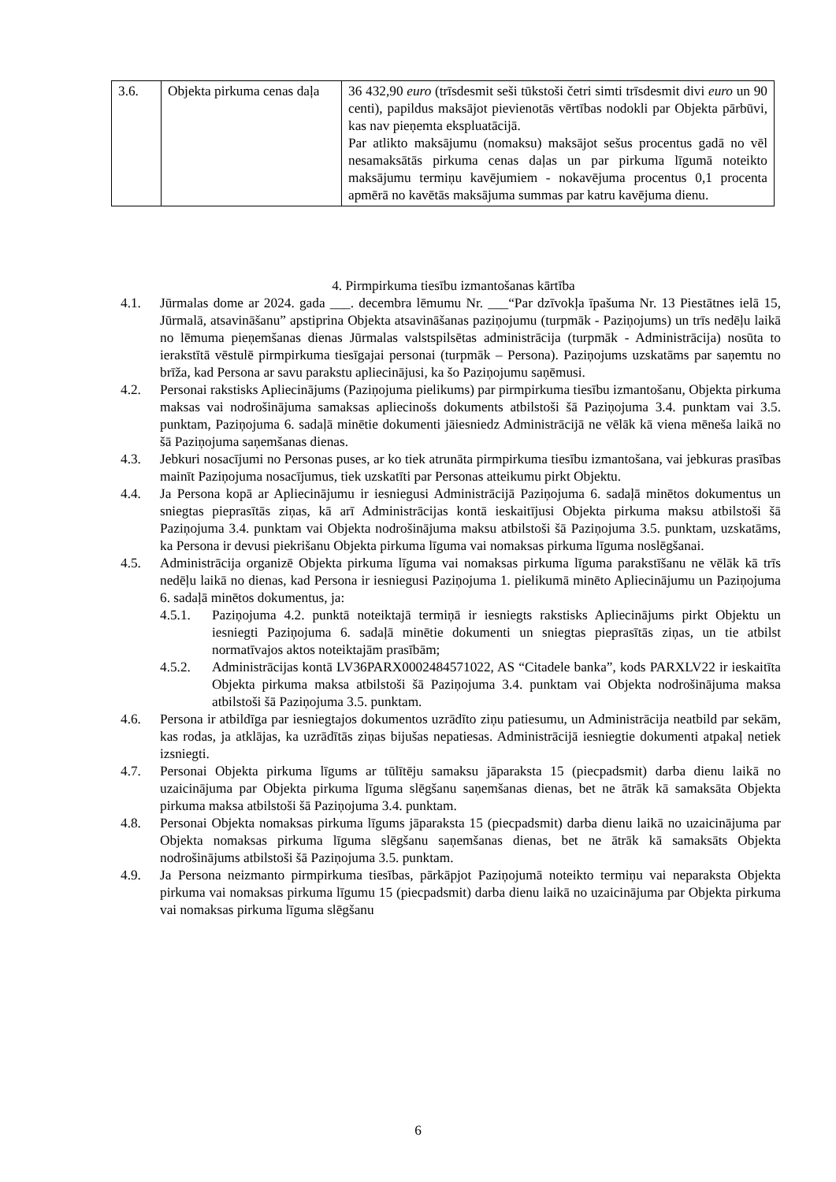| 3.6. | Objekta pirkuma cenas daļa | 36 432,90 euro (trīsdesmit seši tūkstoši četri simti trīsdesmit divi euro un 90 centi), papildus maksājot pievienotās vērtības nodokli par Objekta pārbūvi, kas nav pieņemta ekspluatācijā. Par atlikto maksājumu (nomaksu) maksājot sešus procentus gadā no vēl nesamaksātās pirkuma cenas daļas un par pirkuma līgumā noteikto maksājumu termiņu kavējumiem - nokavējuma procentus 0,1 procenta apmērā no kavētās maksājuma summas par katru kavējuma dienu. |
4. Pirmpirkuma tiesību izmantošanas kārtība
4.1. Jūrmalas dome ar 2024. gada ___. decembra lēmumu Nr. ___“Par dzīvokļa īpašuma Nr. 13 Piestātnes ielā 15, Jūrmalā, atsavināšanu” apstiprina Objekta atsavināšanas paziņojumu (turpmāk - Paziņojums) un trīs nedēļu laikā no lēmuma pieņemšanas dienas Jūrmalas valstspilsētas administrācija (turpmāk - Administrācija) nosūta to ierakstītā vēstulē pirmpirkuma tiesīgajai personai (turpmāk – Persona). Paziņojums uzskatāms par saņemtu no brīža, kad Persona ar savu parakstu apliecinājusi, ka šo Paziņojumu saņēmusi.
4.2. Personai rakstisks Apliecinājums (Paziņojuma pielikums) par pirmpirkuma tiesību izmantošanu, Objekta pirkuma maksas vai nodrošinājuma samaksas apliecinošs dokuments atbilstoši šā Paziņojuma 3.4. punktam vai 3.5. punktam, Paziņojuma 6. sadaļā minētie dokumenti jāiesniedz Administrācijā ne vēlāk kā viena mēneša laikā no šā Paziņojuma saņemšanas dienas.
4.3. Jebkuri nosacījumi no Personas puses, ar ko tiek atrunāta pirmpirkuma tiesību izmantošana, vai jebkuras prasības mainīt Paziņojuma nosacījumus, tiek uzskatīti par Personas atteikumu pirkt Objektu.
4.4. Ja Persona kopā ar Apliecinājumu ir iesniegusi Administrācijā Paziņojuma 6. sadaļā minētos dokumentus un sniegtas pieprasītās ziņas, kā arī Administrācijas kontā ieskaitījusi Objekta pirkuma maksu atbilstoši šā Paziņojuma 3.4. punktam vai Objekta nodrošinājuma maksu atbilstoši šā Paziņojuma 3.5. punktam, uzskatāms, ka Persona ir devusi piekrišanu Objekta pirkuma līguma vai nomaksas pirkuma līguma noslēgšanai.
4.5. Administrācija organizē Objekta pirkuma līguma vai nomaksas pirkuma līguma parakstīšanu ne vēlāk kā trīs nedēļu laikā no dienas, kad Persona ir iesniegusi Paziņojuma 1. pielikumā minēto Apliecinājumu un Paziņojuma 6. sadaļā minētos dokumentus, ja:
4.5.1. Paziņojuma 4.2. punktā noteiktajā termiņā ir iesniegts rakstisks Apliecinājums pirkt Objektu un iesniegti Paziņojuma 6. sadaļā minētie dokumenti un sniegtas pieprasītās ziņas, un tie atbilst normatīvajos aktos noteiktajām prasībām;
4.5.2. Administrācijas kontā LV36PARX0002484571022, AS “Citadele banka”, kods PARXLV22 ir ieskaitīta Objekta pirkuma maksa atbilstoši šā Paziņojuma 3.4. punktam vai Objekta nodrošinājuma maksa atbilstoši šā Paziņojuma 3.5. punktam.
4.6. Persona ir atbildīga par iesniegtajos dokumentos uzrādīto ziņu patiesumu, un Administrācija neatbild par sekām, kas rodas, ja atklājas, ka uzrādītās ziņas bijušas nepatiesas. Administrācijā iesniegtie dokumenti atpakaļ netiek izsniegti.
4.7. Personai Objekta pirkuma līgums ar tūlītēju samaksu jāparaksta 15 (piecpadsmit) darba dienu laikā no uzaicinājuma par Objekta pirkuma līguma slēgšanu saņemšanas dienas, bet ne ātrāk kā samaksāta Objekta pirkuma maksa atbilstoši šā Paziņojuma 3.4. punktam.
4.8. Personai Objekta nomaksas pirkuma līgums jāparaksta 15 (piecpadsmit) darba dienu laikā no uzaicinājuma par Objekta nomaksas pirkuma līguma slēgšanu saņemšanas dienas, bet ne ātrāk kā samaksāts Objekta nodrošinājums atbilstoši šā Paziņojuma 3.5. punktam.
4.9. Ja Persona neizmanto pirmpirkuma tiesības, pārkāpjot Paziņojumā noteikto termiņu vai neparaksta Objekta pirkuma vai nomaksas pirkuma līgumu 15 (piecpadsmit) darba dienu laikā no uzaicinājuma par Objekta pirkuma vai nomaksas pirkuma līguma slēgšanu
6